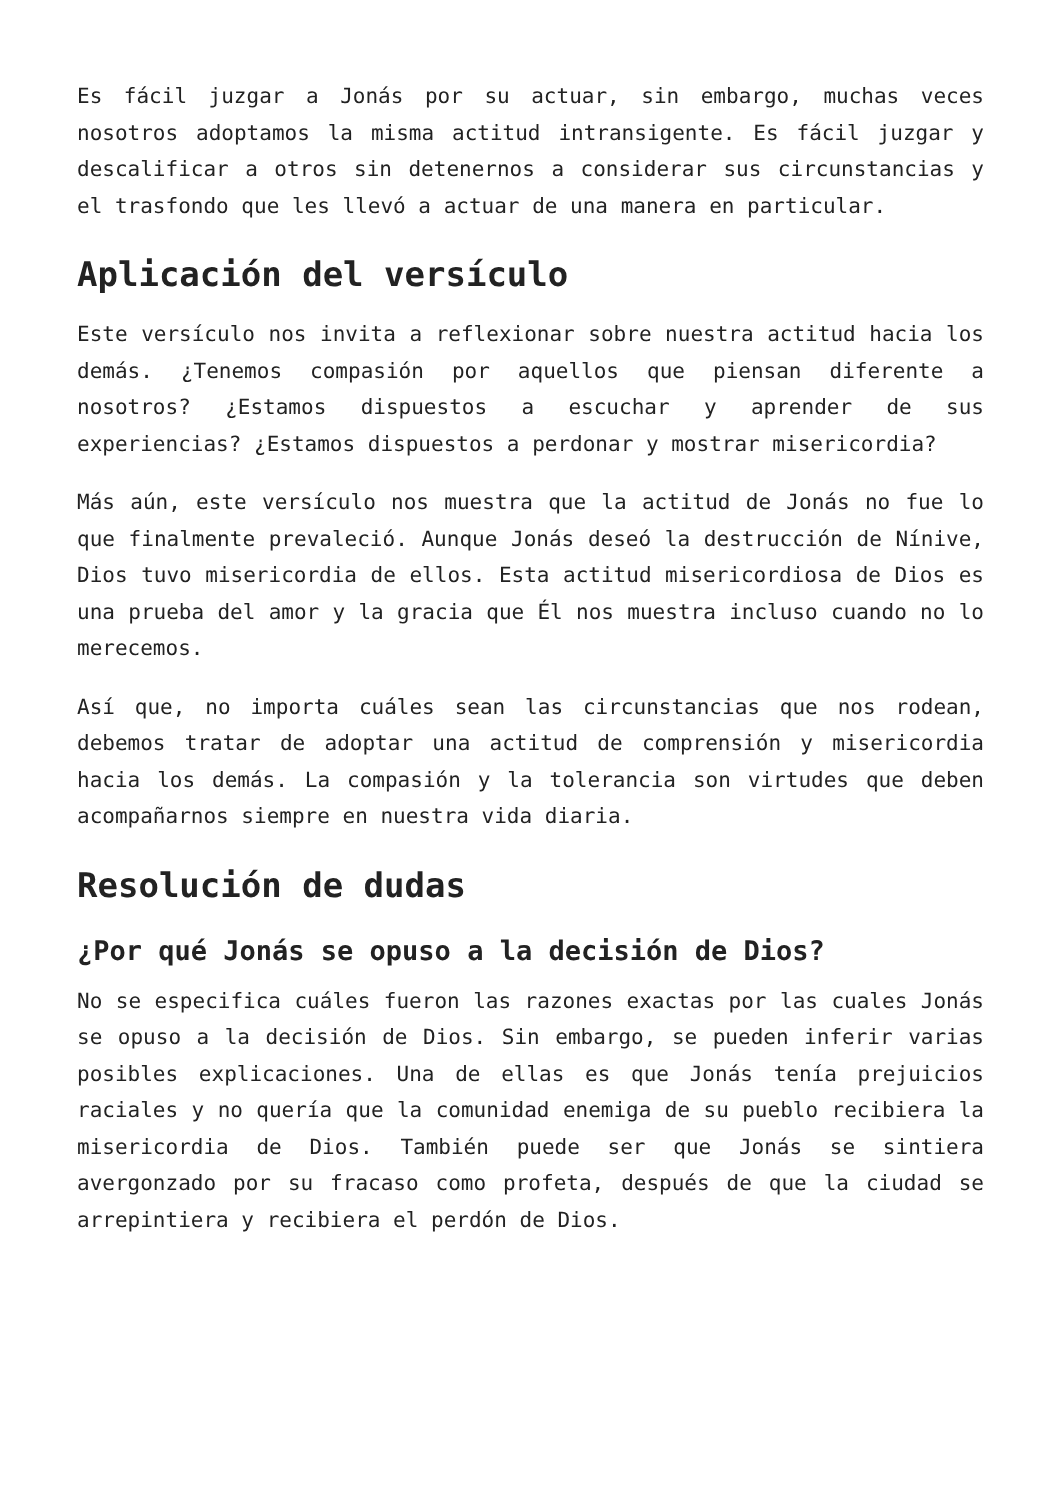Es fácil juzgar a Jonás por su actuar, sin embargo, muchas veces nosotros adoptamos la misma actitud intransigente. Es fácil juzgar y descalificar a otros sin detenernos a considerar sus circunstancias y el trasfondo que les llevó a actuar de una manera en particular.
Aplicación del versículo
Este versículo nos invita a reflexionar sobre nuestra actitud hacia los demás. ¿Tenemos compasión por aquellos que piensan diferente a nosotros? ¿Estamos dispuestos a escuchar y aprender de sus experiencias? ¿Estamos dispuestos a perdonar y mostrar misericordia?
Más aún, este versículo nos muestra que la actitud de Jonás no fue lo que finalmente prevaleció. Aunque Jonás deseó la destrucción de Nínive, Dios tuvo misericordia de ellos. Esta actitud misericordiosa de Dios es una prueba del amor y la gracia que Él nos muestra incluso cuando no lo merecemos.
Así que, no importa cuáles sean las circunstancias que nos rodean, debemos tratar de adoptar una actitud de comprensión y misericordia hacia los demás. La compasión y la tolerancia son virtudes que deben acompañarnos siempre en nuestra vida diaria.
Resolución de dudas
¿Por qué Jonás se opuso a la decisión de Dios?
No se especifica cuáles fueron las razones exactas por las cuales Jonás se opuso a la decisión de Dios. Sin embargo, se pueden inferir varias posibles explicaciones. Una de ellas es que Jonás tenía prejuicios raciales y no quería que la comunidad enemiga de su pueblo recibiera la misericordia de Dios. También puede ser que Jonás se sintiera avergonzado por su fracaso como profeta, después de que la ciudad se arrepintiera y recibiera el perdón de Dios.